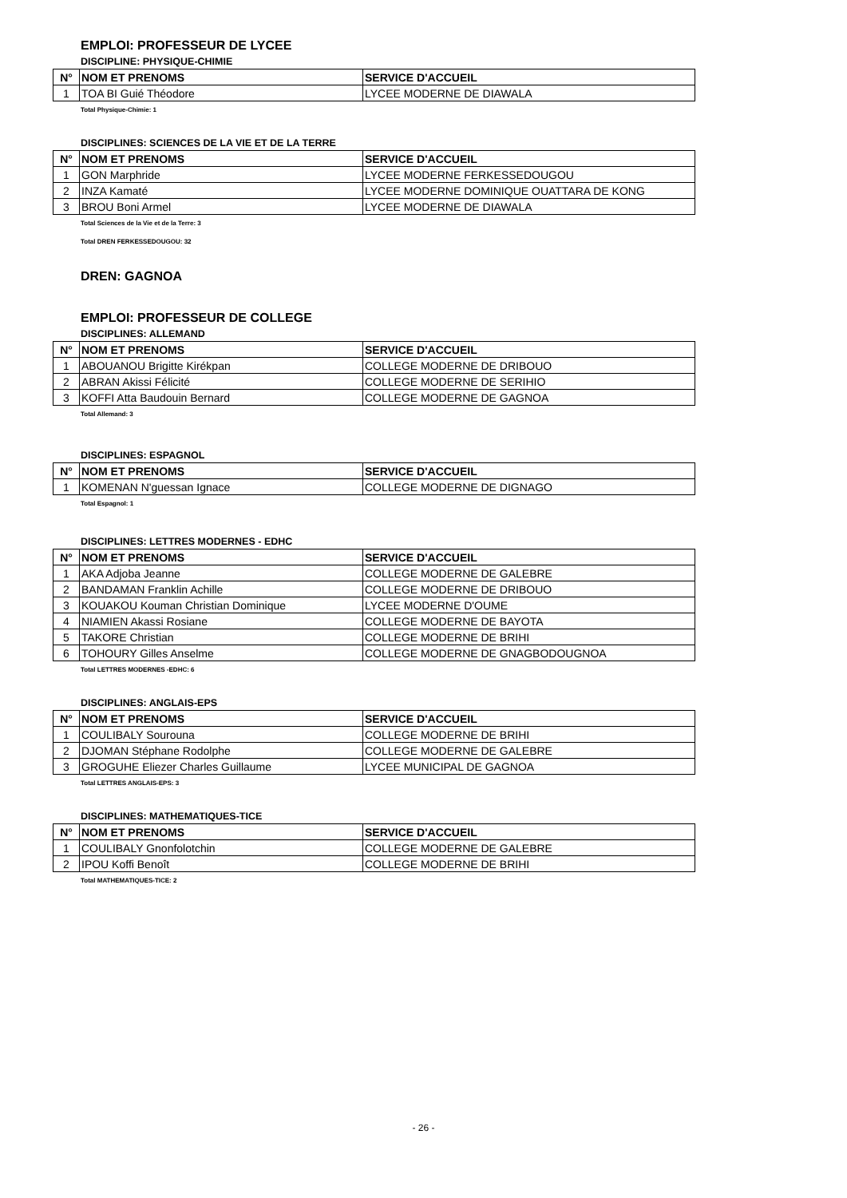EMPLOI: PROFESSEUR DE LYCEE
DISCIPLINE: PHYSIQUE-CHIMIE
| N° | NOM ET PRENOMS | SERVICE D'ACCUEIL |
| --- | --- | --- |
| 1 | TOA BI Guié Théodore | LYCEE MODERNE DE DIAWALA |
Total Physique-Chimie: 1
DISCIPLINES: SCIENCES DE LA VIE ET DE LA TERRE
| N° | NOM ET PRENOMS | SERVICE D'ACCUEIL |
| --- | --- | --- |
| 1 | GON Marphride | LYCEE MODERNE FERKESSEDOUGOU |
| 2 | INZA Kamaté | LYCEE MODERNE DOMINIQUE OUATTARA DE KONG |
| 3 | BROU Boni Armel | LYCEE MODERNE DE DIAWALA |
Total Sciences de la Vie et de la Terre: 3
Total DREN FERKESSEDOUGOU: 32
DREN: GAGNOA
EMPLOI: PROFESSEUR DE COLLEGE
DISCIPLINES: ALLEMAND
| N° | NOM ET PRENOMS | SERVICE D'ACCUEIL |
| --- | --- | --- |
| 1 | ABOUANOU Brigitte Kirékpan | COLLEGE MODERNE DE DRIBOUO |
| 2 | ABRAN Akissi Félicité | COLLEGE MODERNE DE SERIHIO |
| 3 | KOFFI Atta Baudouin Bernard | COLLEGE MODERNE DE GAGNOA |
Total Allemand: 3
DISCIPLINES: ESPAGNOL
| N° | NOM ET PRENOMS | SERVICE D'ACCUEIL |
| --- | --- | --- |
| 1 | KOMENAN N'guessan Ignace | COLLEGE MODERNE DE DIGNAGO |
Total Espagnol: 1
DISCIPLINES: LETTRES MODERNES - EDHC
| N° | NOM ET PRENOMS | SERVICE D'ACCUEIL |
| --- | --- | --- |
| 1 | AKA Adjoba Jeanne | COLLEGE MODERNE DE GALEBRE |
| 2 | BANDAMAN Franklin Achille | COLLEGE MODERNE DE DRIBOUO |
| 3 | KOUAKOU Kouman Christian Dominique | LYCEE MODERNE D'OUME |
| 4 | NIAMIEN Akassi Rosiane | COLLEGE MODERNE DE BAYOTA |
| 5 | TAKORE Christian | COLLEGE MODERNE DE BRIHI |
| 6 | TOHOURY Gilles Anselme | COLLEGE MODERNE DE GNAGBODOUGNOA |
Total LETTRES MODERNES -EDHC: 6
DISCIPLINES: ANGLAIS-EPS
| N° | NOM ET PRENOMS | SERVICE D'ACCUEIL |
| --- | --- | --- |
| 1 | COULIBALY Sourouna | COLLEGE MODERNE DE BRIHI |
| 2 | DJOMAN Stéphane Rodolphe | COLLEGE MODERNE DE GALEBRE |
| 3 | GROGUHE Eliezer Charles Guillaume | LYCEE MUNICIPAL DE GAGNOA |
Total LETTRES ANGLAIS-EPS: 3
DISCIPLINES: MATHEMATIQUES-TICE
| N° | NOM ET PRENOMS | SERVICE D'ACCUEIL |
| --- | --- | --- |
| 1 | COULIBALY Gnonfolotchin | COLLEGE MODERNE DE GALEBRE |
| 2 | IPOU Koffi Benoît | COLLEGE MODERNE DE BRIHI |
Total MATHEMATIQUES-TICE: 2
- 26 -